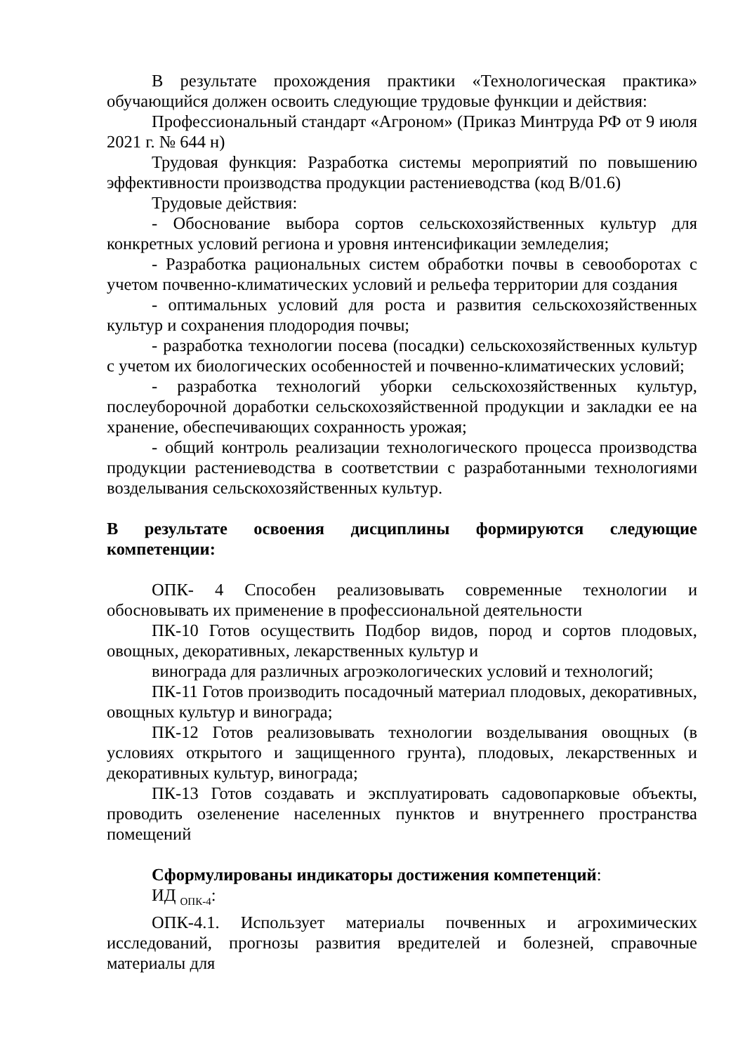В результате прохождения практики «Технологическая практика» обучающийся должен освоить следующие трудовые функции и действия:
Профессиональный стандарт «Агроном» (Приказ Минтруда РФ от 9 июля 2021 г. № 644 н)
Трудовая функция: Разработка системы мероприятий по повышению эффективности производства продукции растениеводства (код В/01.6)
Трудовые действия:
- Обоснование выбора сортов сельскохозяйственных культур для конкретных условий региона и уровня интенсификации земледелия;
- Разработка рациональных систем обработки почвы в севооборотах с учетом почвенно-климатических условий и рельефа территории для создания
- оптимальных условий для роста и развития сельскохозяйственных культур и сохранения плодородия почвы;
- разработка технологии посева (посадки) сельскохозяйственных культур с учетом их биологических особенностей и почвенно-климатических условий;
- разработка технологий уборки сельскохозяйственных культур, послеуборочной доработки сельскохозяйственной продукции и закладки ее на хранение, обеспечивающих сохранность урожая;
- общий контроль реализации технологического процесса производства продукции растениеводства в соответствии с разработанными технологиями возделывания сельскохозяйственных культур.
В результате освоения дисциплины формируются следующие компетенции:
ОПК- 4 Способен реализовывать современные технологии и обосновывать их применение в профессиональной деятельности
ПК-10 Готов осуществить Подбор видов, пород и сортов плодовых, овощных, декоративных, лекарственных культур и
винограда для различных агроэкологических условий и технологий;
ПК-11 Готов производить посадочный материал плодовых, декоративных, овощных культур и винограда;
ПК-12 Готов реализовывать технологии возделывания овощных (в условиях открытого и защищенного грунта), плодовых, лекарственных и декоративных культур, винограда;
ПК-13 Готов создавать и эксплуатировать садовопарковые объекты, проводить озеленение населенных пунктов и внутреннего пространства помещений
Сформулированы индикаторы достижения компетенций:
ИД <sub>ОПК-4</sub>:
ОПК-4.1. Использует материалы почвенных и агрохимических исследований, прогнозы развития вредителей и болезней, справочные материалы для